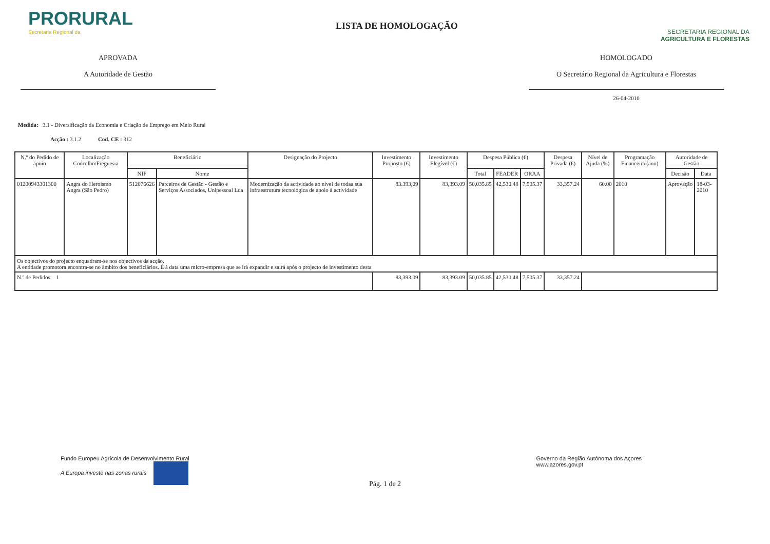PRORURAL
Secretaria Regional da
LISTA DE HOMOLOGAÇÃO
SECRETARIA REGIONAL DA
AGRICULTURA E FLORESTAS
APROVADA
A Autoridade de Gestão
HOMOLOGADO
O Secretário Regional da Agricultura e Florestas
26-04-2010
Medida: 3.1 - Diversificação da Economia e Criação de Emprego em Meio Rural
Acção : 3.1.2 Cod. CE : 312
| N.º do Pedido de apoio | Localização Concelho/Freguesia | Beneficiário | | Designação do Projecto | Investimento Proposto (€) | Investimento Elegível (€) | Despesa Pública (€) | | | Despesa Privada (€) | Nível de Ajuda (%) | Programação Financeira (ano) | Autoridade de Gestão | |
| --- | --- | --- | --- | --- | --- | --- | --- | --- | --- | --- | --- | --- | --- | --- |
| | | NIF | Nome | | | | Total | FEADER | ORAA | | | | Decisão | Data |
| 01200943301300 | Angra do Heroísmo Angra (São Pedro) | 512076626 | Parceiros de Gestão - Gestão e Serviços Associados, Unipessoal Lda | Modernização da actividade ao nível de todaa sua infraestrutura tecnológica de apoio à actividade | 83.393,09 | 83,393.09 | 50,035.85 | 42,530.48 | 7,505.37 | 33,357.24 | 60.00 | 2010 | Aprovação | 18-03-2010 |
| Os objectivos do projecto enquadram-se nos objectivos da acção. A entidade promotora encontra-se no âmbito dos beneficiários. É à data uma micro-empresa que se irá expandir e sairá após o projecto de investimento desta | | | | | | | | | | | | | | |
| N.º de Pedidos: 1 | | | | | 83,393.09 | 83,393.09 | 50,035.85 | 42,530.48 | 7,505.37 | 33,357.24 | | | | |
Fundo Europeu Agrícola de Desenvolvimento Rural
A Europa investe nas zonas rurais
Governo da Região Autónoma dos Açores
www.azores.gov.pt
Pág. 1 de 2